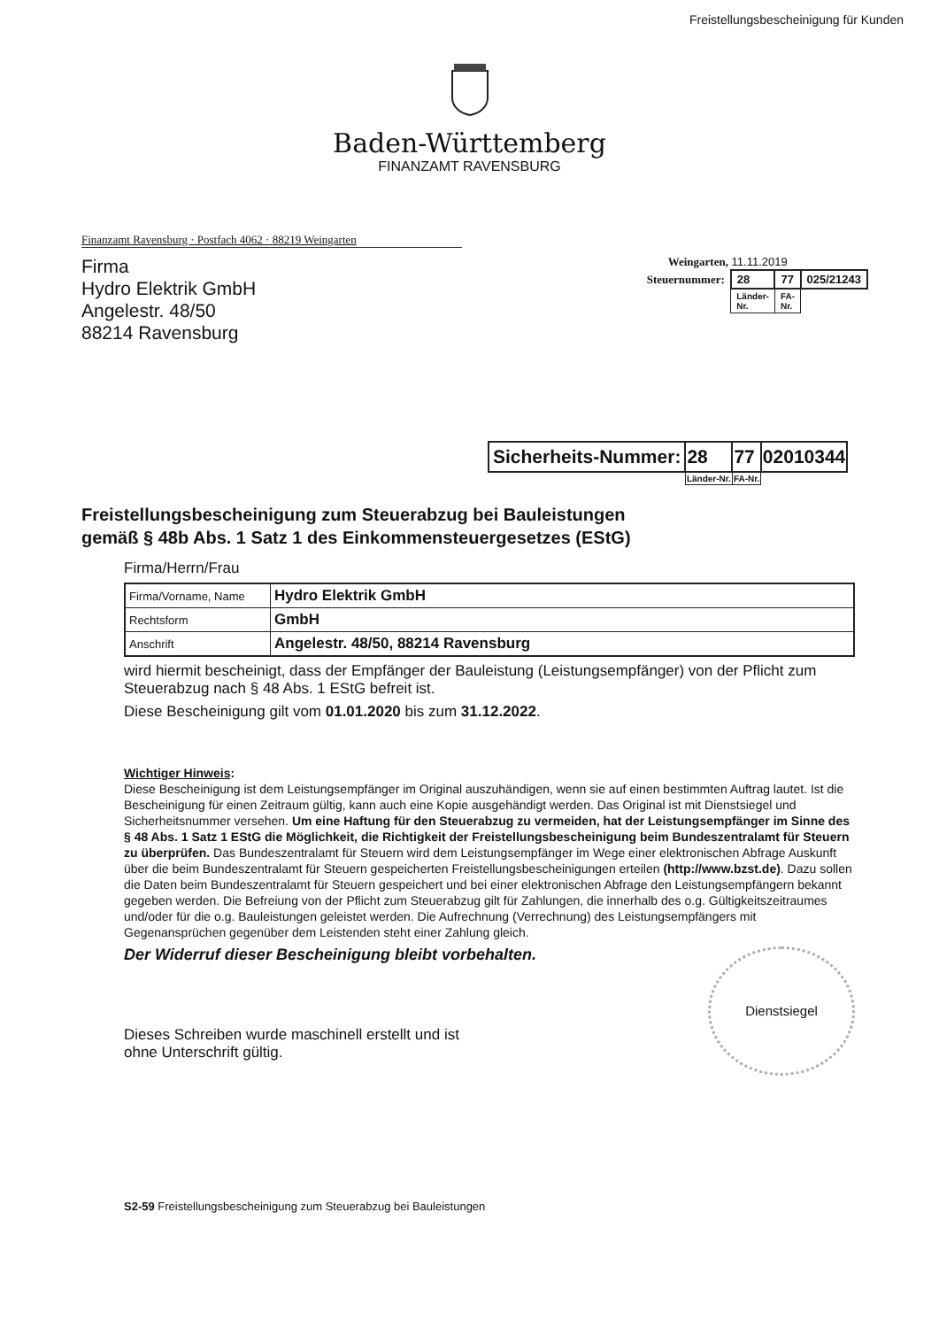Freistellungsbescheinigung für Kunden
Baden-Württemberg
FINANZAMT RAVENSBURG
Finanzamt Ravensburg · Postfach 4062 · 88219 Weingarten
Firma
Hydro Elektrik GmbH
Angelestr. 48/50
88214 Ravensburg
Weingarten, 11.11.2019
| Steuernummer: | 28 | 77 | 025/21243 |
| | Länder- Nr. | FA- Nr. | |
| Sicherheits-Nummer: | 28 | 77 | 02010344 |
| | Länder-Nr. | FA-Nr. | |
Freistellungsbescheinigung zum Steuerabzug bei Bauleistungen
gemäß § 48b Abs. 1 Satz 1 des Einkommensteuergesetzes (EStG)
Firma/Herrn/Frau
| Firma/Vorname, Name | Hydro Elektrik GmbH |
| Rechtsform | GmbH |
| Anschrift | Angelestr. 48/50, 88214 Ravensburg |
wird hiermit bescheinigt, dass der Empfänger der Bauleistung (Leistungsempfänger) von der Pflicht zum Steuerabzug nach § 48 Abs. 1 EStG befreit ist.
Diese Bescheinigung gilt vom 01.01.2020 bis zum 31.12.2022.
Wichtiger Hinweis:
Diese Bescheinigung ist dem Leistungsempfänger im Original auszuhändigen, wenn sie auf einen bestimmten Auftrag lautet. Ist die Bescheinigung für einen Zeitraum gültig, kann auch eine Kopie ausgehändigt werden. Das Original ist mit Dienstsiegel und Sicherheitsnummer versehen. Um eine Haftung für den Steuerabzug zu vermeiden, hat der Leistungsempfänger im Sinne des § 48 Abs. 1 Satz 1 EStG die Möglichkeit, die Richtigkeit der Freistellungsbescheinigung beim Bundeszentralamt für Steuern zu überprüfen. Das Bundeszentralamt für Steuern wird dem Leistungsempfänger im Wege einer elektronischen Abfrage Auskunft über die beim Bundeszentralamt für Steuern gespeicherten Freistellungsbescheinigungen erteilen (http://www.bzst.de). Dazu sollen die Daten beim Bundeszentralamt für Steuern gespeichert und bei einer elektronischen Abfrage den Leistungsempfängern bekannt gegeben werden. Die Befreiung von der Pflicht zum Steuerabzug gilt für Zahlungen, die innerhalb des o.g. Gültigkeitszeitraumes und/oder für die o.g. Bauleistungen geleistet werden. Die Aufrechnung (Verrechnung) des Leistungsempfängers mit Gegenansprüchen gegenüber dem Leistenden steht einer Zahlung gleich.
Der Widerruf dieser Bescheinigung bleibt vorbehalten.
Dieses Schreiben wurde maschinell erstellt und ist
ohne Unterschrift gültig.
Dienstsiegel
S2-59 Freistellungsbescheinigung zum Steuerabzug bei Bauleistungen